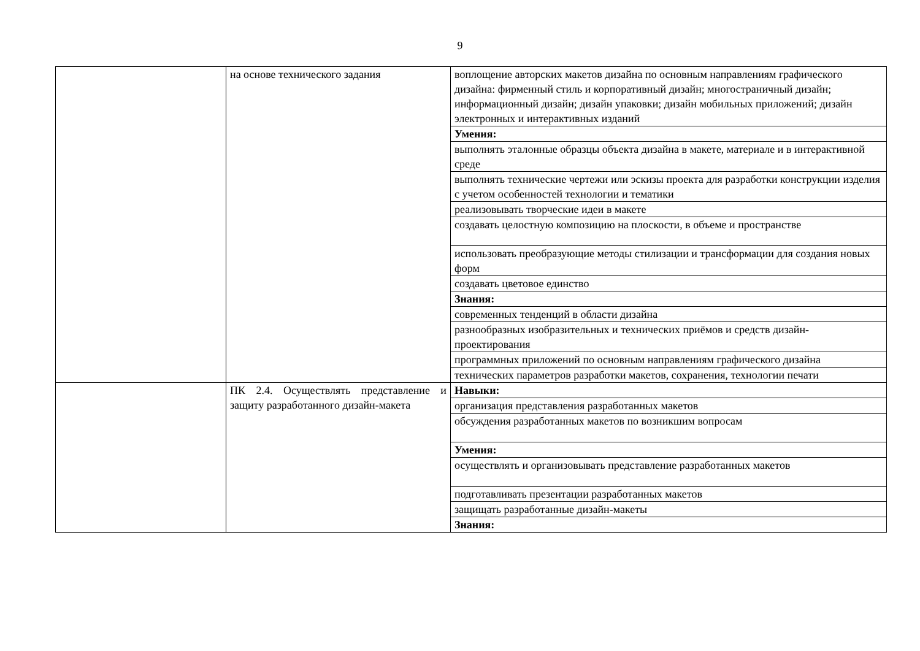9
| | на основе технического задания | воплощение авторских макетов дизайна по основным направлениям графического дизайна: фирменный стиль и корпоративный дизайн; многостраничный дизайн; информационный дизайн; дизайн упаковки; дизайн мобильных приложений; дизайн электронных и интерактивных изданий |
| | | Умения: |
| | | выполнять эталонные образцы объекта дизайна в макете, материале и в интерактивной среде |
| | | выполнять технические чертежи или эскизы проекта для разработки конструкции изделия с учетом особенностей технологии и тематики |
| | | реализовывать творческие идеи в макете |
| | | создавать целостную композицию на плоскости, в объеме и пространстве |
| | | использовать преобразующие методы стилизации и трансформации для создания новых форм |
| | | создавать цветовое единство |
| | | Знания: |
| | | современных тенденций в области дизайна |
| | | разнообразных изобразительных и технических приёмов и средств дизайн-проектирования |
| | | программных приложений по основным направлениям графического дизайна |
| | | технических параметров разработки макетов, сохранения, технологии печати |
| | ПК 2.4. Осуществлять представление и защиту разработанного дизайн-макета | Навыки: |
| | | организация представления разработанных макетов |
| | | обсуждения разработанных макетов по возникшим вопросам |
| | | Умения: |
| | | осуществлять и организовывать представление разработанных макетов |
| | | подготавливать презентации разработанных макетов |
| | | защищать разработанные дизайн-макеты |
| | | Знания: |